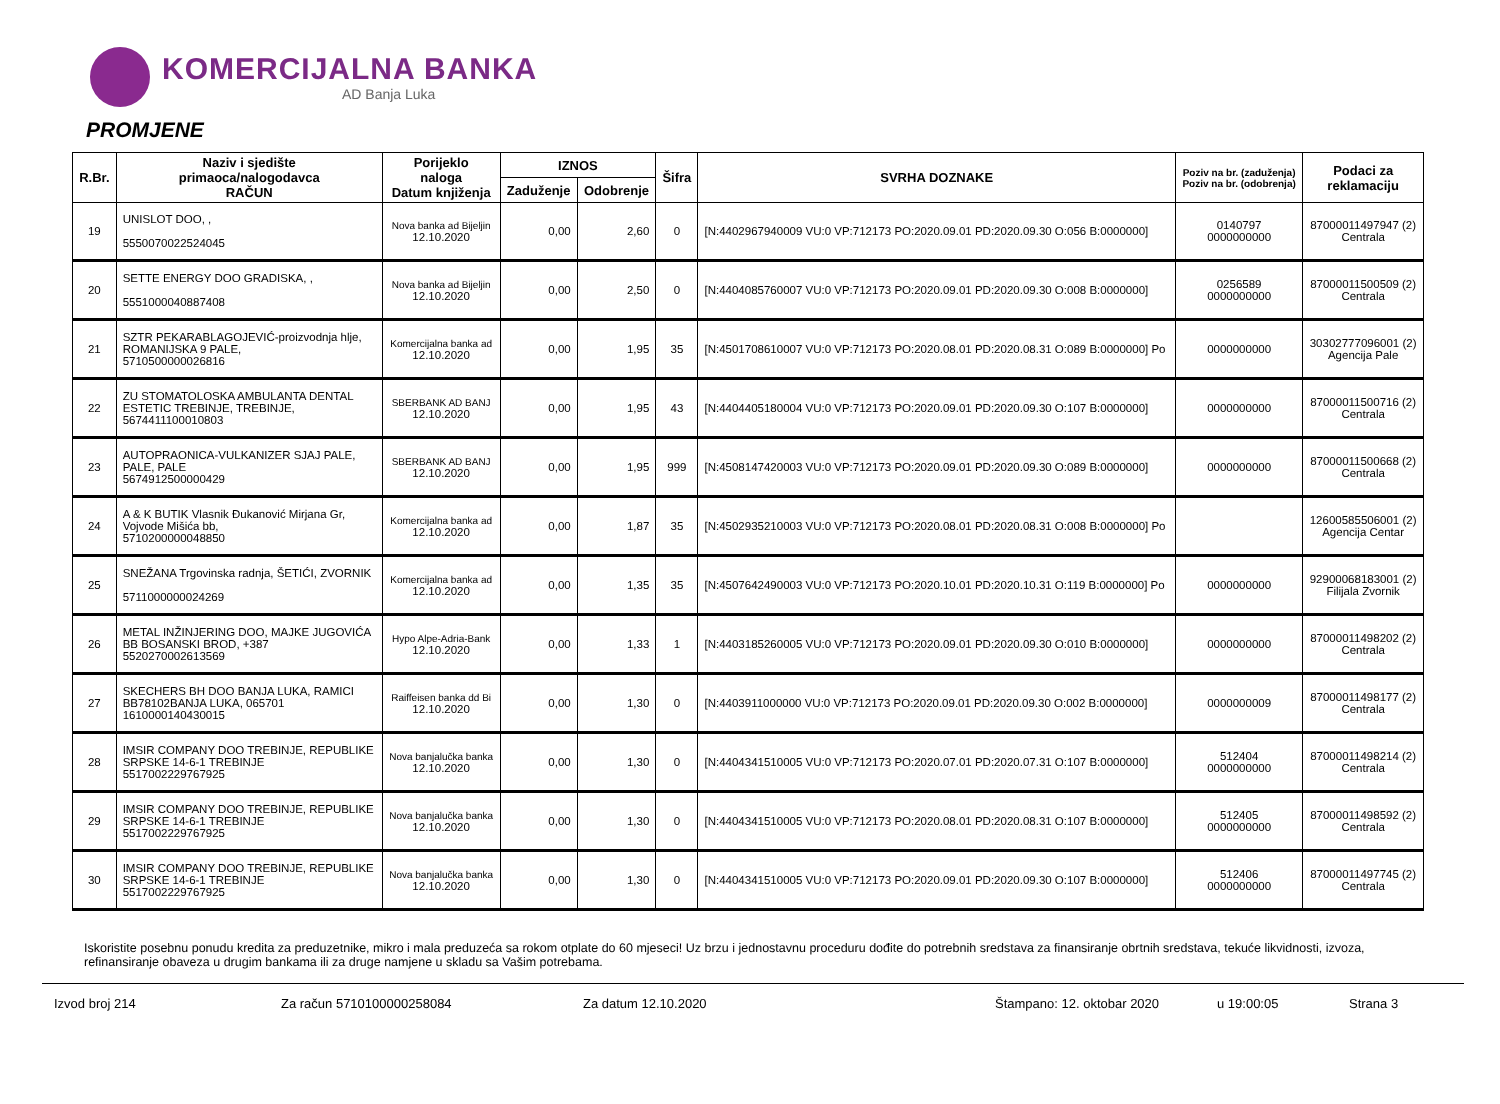KOMERCIJALNA BANKA
AD Banja Luka
PROMJENE
| R.Br. | Naziv i sjedište primaoca/nalogodavca RAČUN | Porijeklo naloga Datum knjiženja | IZNOS | | Šifra | SVRHA DOZNAKE | Poziv na br. (zaduženja) Poziv na br. (odobrenja) | Podaci za reklamaciju |
| --- | --- | --- | --- | --- | --- | --- | --- | --- |
| | | | Zaduženje | Odobrenje | | | | |
| 19 | UNISLOT DOO, , 5550070022524045 | Nova banka ad Bijeljin 12.10.2020 | 0,00 | 2,60 | 0 | [N:4402967940009 VU:0 VP:712173 PO:2020.09.01 PD:2020.09.30 O:056 B:0000000] | 0140797 0000000000 | 87000011497947 (2) Centrala |
| 20 | SETTE ENERGY DOO GRADISKA, , 5551000040887408 | Nova banka ad Bijeljin 12.10.2020 | 0,00 | 2,50 | 0 | [N:4404085760007 VU:0 VP:712173 PO:2020.09.01 PD:2020.09.30 O:008 B:0000000] | 0256589 0000000000 | 87000011500509 (2) Centrala |
| 21 | SZTR PEKARABLAGOJEVIĆ-proizvodnja hlje, ROMANIJSKA 9 PALE, 5710500000026816 | Komercijalna banka ad 12.10.2020 | 0,00 | 1,95 | 35 | [N:4501708610007 VU:0 VP:712173 PO:2020.08.01 PD:2020.08.31 O:089 B:0000000] Po | 0000000000 | 30302777096001 (2) Agencija Pale |
| 22 | ZU STOMATOLOSKA AMBULANTA DENTAL ESTETIC TREBINJE, TREBINJE, 5674411100010803 | SBERBANK AD BANJ 12.10.2020 | 0,00 | 1,95 | 43 | [N:4404405180004 VU:0 VP:712173 PO:2020.09.01 PD:2020.09.30 O:107 B:0000000] | 0000000000 | 87000011500716 (2) Centrala |
| 23 | AUTOPRAONICA-VULKANIZER SJAJ PALE, PALE, PALE 5674912500000429 | SBERBANK AD BANJ 12.10.2020 | 0,00 | 1,95 | 999 | [N:4508147420003 VU:0 VP:712173 PO:2020.09.01 PD:2020.09.30 O:089 B:0000000] | 0000000000 | 87000011500668 (2) Centrala |
| 24 | A & K BUTIK Vlasnik Đukanović Mirjana Gr, Vojvode Mišića bb, 5710200000048850 | Komercijalna banka ad 12.10.2020 | 0,00 | 1,87 | 35 | [N:4502935210003 VU:0 VP:712173 PO:2020.08.01 PD:2020.08.31 O:008 B:0000000] Po | | 12600585506001 (2) Agencija Centar |
| 25 | SNEŽANA Trgovinska radnja, ŠETIĆI, ZVORNIK 5711000000024269 | Komercijalna banka ad 12.10.2020 | 0,00 | 1,35 | 35 | [N:4507642490003 VU:0 VP:712173 PO:2020.10.01 PD:2020.10.31 O:119 B:0000000] Po | 0000000000 | 92900068183001 (2) Filijala Zvornik |
| 26 | METAL INŽINJERING DOO, MAJKE JUGOVIĆA BB BOSANSKI BROD, +387 5520270002613569 | Hypo Alpe-Adria-Bank 12.10.2020 | 0,00 | 1,33 | 1 | [N:4403185260005 VU:0 VP:712173 PO:2020.09.01 PD:2020.09.30 O:010 B:0000000] | 0000000000 | 87000011498202 (2) Centrala |
| 27 | SKECHERS BH DOO BANJA LUKA, RAMICI BB78102BANJA LUKA, 065701 1610000140430015 | Raiffeisen banka dd Bi 12.10.2020 | 0,00 | 1,30 | 0 | [N:4403911000000 VU:0 VP:712173 PO:2020.09.01 PD:2020.09.30 O:002 B:0000000] | 0000000009 | 87000011498177 (2) Centrala |
| 28 | IMSIR COMPANY DOO TREBINJE, REPUBLIKE SRPSKE 14-6-1 TREBINJE 5517002229767925 | Nova banjalučka banka 12.10.2020 | 0,00 | 1,30 | 0 | [N:4404341510005 VU:0 VP:712173 PO:2020.07.01 PD:2020.07.31 O:107 B:0000000] | 512404 0000000000 | 87000011498214 (2) Centrala |
| 29 | IMSIR COMPANY DOO TREBINJE, REPUBLIKE SRPSKE 14-6-1 TREBINJE 5517002229767925 | Nova banjalučka banka 12.10.2020 | 0,00 | 1,30 | 0 | [N:4404341510005 VU:0 VP:712173 PO:2020.08.01 PD:2020.08.31 O:107 B:0000000] | 512405 0000000000 | 87000011498592 (2) Centrala |
| 30 | IMSIR COMPANY DOO TREBINJE, REPUBLIKE SRPSKE 14-6-1 TREBINJE 5517002229767925 | Nova banjalučka banka 12.10.2020 | 0,00 | 1,30 | 0 | [N:4404341510005 VU:0 VP:712173 PO:2020.09.01 PD:2020.09.30 O:107 B:0000000] | 512406 0000000000 | 87000011497745 (2) Centrala |
Iskoristite posebnu ponudu kredita za preduzetnike, mikro i mala preduzeća sa rokom otplate do 60 mjeseci! Uz brzu i jednostavnu proceduru dođite do potrebnih sredstava za finansiranje obrtnih sredstava, tekuće likvidnosti, izvoza, refinansiranje obaveza u drugim bankama ili za druge namjene u skladu sa Vašim potrebama.
Izvod broj 214 Za račun 5710100000258084 Za datum 12.10.2020 Štampano: 12. oktobar 2020 u 19:00:05 Strana 3